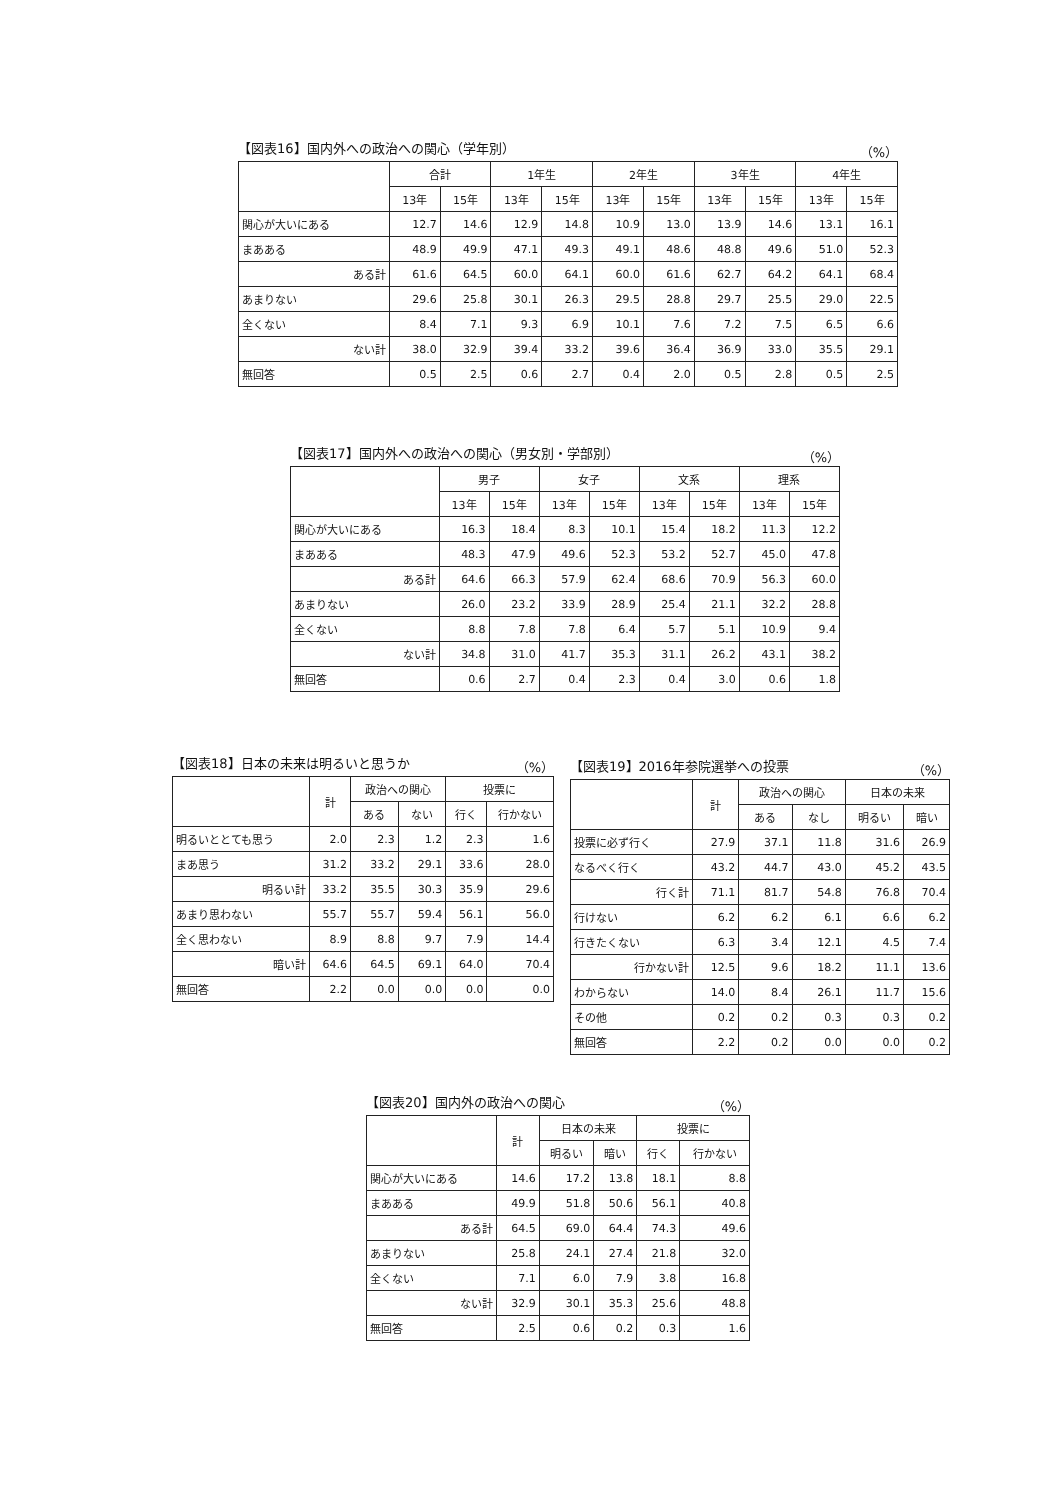【図表16】国内外への政治への関心（学年別） （%）
| | 合計 | | 1年生 | | 2年生 | | 3年生 | | 4年生 | |
| --- | --- | --- | --- | --- | --- | --- | --- | --- | --- | --- |
| | 13年 | 15年 | 13年 | 15年 | 13年 | 15年 | 13年 | 15年 | 13年 | 15年 |
| 関心が大いにある | 12.7 | 14.6 | 12.9 | 14.8 | 10.9 | 13.0 | 13.9 | 14.6 | 13.1 | 16.1 |
| まあある | 48.9 | 49.9 | 47.1 | 49.3 | 49.1 | 48.6 | 48.8 | 49.6 | 51.0 | 52.3 |
| ある計 | 61.6 | 64.5 | 60.0 | 64.1 | 60.0 | 61.6 | 62.7 | 64.2 | 64.1 | 68.4 |
| あまりない | 29.6 | 25.8 | 30.1 | 26.3 | 29.5 | 28.8 | 29.7 | 25.5 | 29.0 | 22.5 |
| 全くない | 8.4 | 7.1 | 9.3 | 6.9 | 10.1 | 7.6 | 7.2 | 7.5 | 6.5 | 6.6 |
| ない計 | 38.0 | 32.9 | 39.4 | 33.2 | 39.6 | 36.4 | 36.9 | 33.0 | 35.5 | 29.1 |
| 無回答 | 0.5 | 2.5 | 0.6 | 2.7 | 0.4 | 2.0 | 0.5 | 2.8 | 0.5 | 2.5 |
【図表17】国内外への政治への関心（男女別・学部別） （%）
| | 男子 | | 女子 | | 文系 | | 理系 | |
| --- | --- | --- | --- | --- | --- | --- | --- | --- |
| | 13年 | 15年 | 13年 | 15年 | 13年 | 15年 | 13年 | 15年 |
| 関心が大いにある | 16.3 | 18.4 | 8.3 | 10.1 | 15.4 | 18.2 | 11.3 | 12.2 |
| まあある | 48.3 | 47.9 | 49.6 | 52.3 | 53.2 | 52.7 | 45.0 | 47.8 |
| ある計 | 64.6 | 66.3 | 57.9 | 62.4 | 68.6 | 70.9 | 56.3 | 60.0 |
| あまりない | 26.0 | 23.2 | 33.9 | 28.9 | 25.4 | 21.1 | 32.2 | 28.8 |
| 全くない | 8.8 | 7.8 | 7.8 | 6.4 | 5.7 | 5.1 | 10.9 | 9.4 |
| ない計 | 34.8 | 31.0 | 41.7 | 35.3 | 31.1 | 26.2 | 43.1 | 38.2 |
| 無回答 | 0.6 | 2.7 | 0.4 | 2.3 | 0.4 | 3.0 | 0.6 | 1.8 |
【図表18】日本の未来は明るいと思うか （%）
| | 計 | 政治への関心 | | 投票に | |
| --- | --- | --- | --- | --- | --- |
| | | ある | ない | 行く | 行かない |
| 明るいととても思う | 2.0 | 2.3 | 1.2 | 2.3 | 1.6 |
| まあ思う | 31.2 | 33.2 | 29.1 | 33.6 | 28.0 |
| 明るい計 | 33.2 | 35.5 | 30.3 | 35.9 | 29.6 |
| あまり思わない | 55.7 | 55.7 | 59.4 | 56.1 | 56.0 |
| 全く思わない | 8.9 | 8.8 | 9.7 | 7.9 | 14.4 |
| 暗い計 | 64.6 | 64.5 | 69.1 | 64.0 | 70.4 |
| 無回答 | 2.2 | 0.0 | 0.0 | 0.0 | 0.0 |
【図表19】2016年参院選挙への投票 （%）
| | 計 | 政治への関心 | | 日本の未来 | |
| --- | --- | --- | --- | --- | --- |
| | | ある | なし | 明るい | 暗い |
| 投票に必ず行く | 27.9 | 37.1 | 11.8 | 31.6 | 26.9 |
| なるべく行く | 43.2 | 44.7 | 43.0 | 45.2 | 43.5 |
| 行く計 | 71.1 | 81.7 | 54.8 | 76.8 | 70.4 |
| 行けない | 6.2 | 6.2 | 6.1 | 6.6 | 6.2 |
| 行きたくない | 6.3 | 3.4 | 12.1 | 4.5 | 7.4 |
| 行かない計 | 12.5 | 9.6 | 18.2 | 11.1 | 13.6 |
| わからない | 14.0 | 8.4 | 26.1 | 11.7 | 15.6 |
| その他 | 0.2 | 0.2 | 0.3 | 0.3 | 0.2 |
| 無回答 | 2.2 | 0.2 | 0.0 | 0.0 | 0.2 |
【図表20】国内外の政治への関心 （%）
| | 計 | 日本の未来 | | 投票に | |
| --- | --- | --- | --- | --- | --- |
| | | 明るい | 暗い | 行く | 行かない |
| 関心が大いにある | 14.6 | 17.2 | 13.8 | 18.1 | 8.8 |
| まあある | 49.9 | 51.8 | 50.6 | 56.1 | 40.8 |
| ある計 | 64.5 | 69.0 | 64.4 | 74.3 | 49.6 |
| あまりない | 25.8 | 24.1 | 27.4 | 21.8 | 32.0 |
| 全くない | 7.1 | 6.0 | 7.9 | 3.8 | 16.8 |
| ない計 | 32.9 | 30.1 | 35.3 | 25.6 | 48.8 |
| 無回答 | 2.5 | 0.6 | 0.2 | 0.3 | 1.6 |